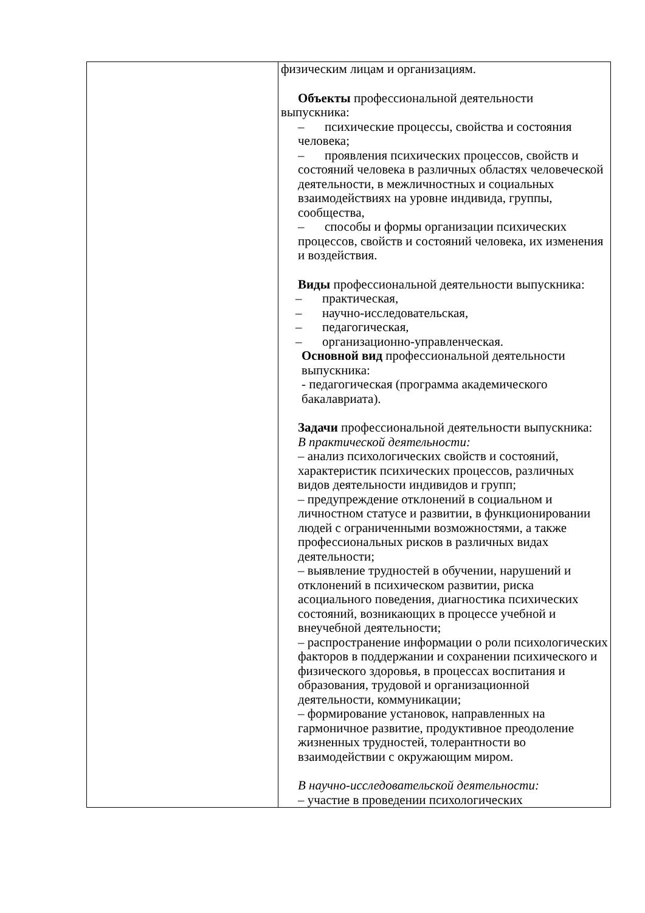| | физическим лицам и организациям. Объекты профессиональной деятельности выпускника: – психические процессы, свойства и состояния человека; – проявления психических процессов, свойств и состояний человека в различных областях человеческой деятельности, в межличностных и социальных взаимодействиях на уровне индивида, группы, сообщества, – способы и формы организации психических процессов, свойств и состояний человека, их изменения и воздействия. Виды профессиональной деятельности выпускника: – практическая, – научно-исследовательская, – педагогическая, – организационно-управленческая. Основной вид профессиональной деятельности выпускника: - педагогическая (программа академического бакалавриата). Задачи профессиональной деятельности выпускника: В практической деятельности: – анализ психологических свойств и состояний, характеристик психических процессов, различных видов деятельности индивидов и групп; – предупреждение отклонений в социальном и личностном статусе и развитии, в функционировании людей с ограниченными возможностями, а также профессиональных рисков в различных видах деятельности; – выявление трудностей в обучении, нарушений и отклонений в психическом развитии, риска асоциального поведения, диагностика психических состояний, возникающих в процессе учебной и внеучебной деятельности; – распространение информации о роли психологических факторов в поддержании и сохранении психического и физического здоровья, в процессах воспитания и образования, трудовой и организационной деятельности, коммуникации; – формирование установок, направленных на гармоничное развитие, продуктивное преодоление жизненных трудностей, толерантности во взаимодействии с окружающим миром. В научно-исследовательской деятельности: – участие в проведении психологических |